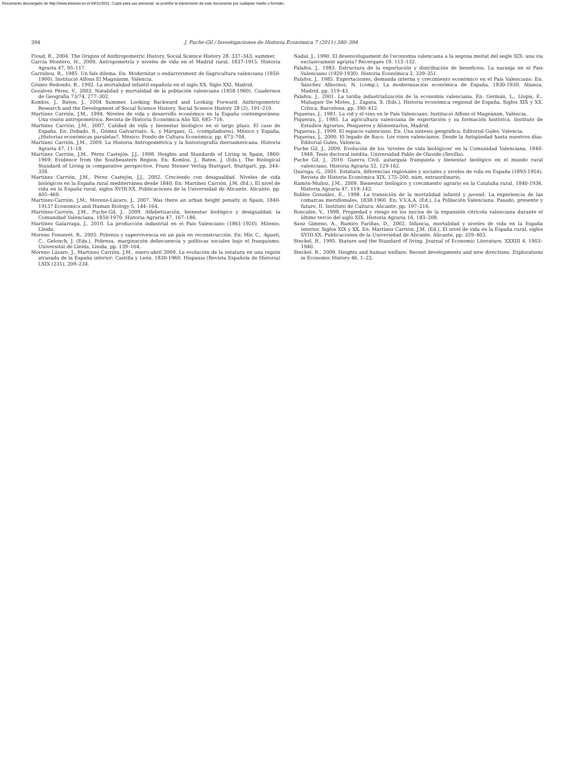Documento descargado de http://www.elsevier.es el 04/11/2011. Copia para uso personal, se prohíbe la transmisión de este documento por cualquier medio o formato.
394 J. Puche-Gil / Investigaciones de Historia Económica 7 (2011) 380–394
Floud, R., 2004. The Origins of Anthropometric History. Social Science History 28, 337–343, summer.
García Montero, H., 2009. Antropometría y niveles de vida en el Madrid rural, 1837-1915. Historia Agraria 47, 95–117.
Garrabou, R., 1985. Un fals dilema. En: Modernitat o endarreriment de lïagricultura valenciana (1850-1900). Institució Alfons El Magnànim, Valencia.
Gómez Redondo, R., 1992. La mortalidad infantil española en el siglo XX. Siglo XXI, Madrid.
Gozálvez Pérez, V., 2003. Natalidad y mortalidad de la población valenciana (1858-1960). Cuadernos de Geografía 73/74, 277–302.
Komlos, J., Baten, J., 2004 Summer. Looking Backward and Looking Forward. Anthropometric Research and the Development of Social Science History. Social Science History 28 (2), 191–210.
Martínez Carrión, J.M., 1994. Niveles de vida y desarrollo económico en la España contemporánea: Una visión antropométrica. Revista de Historia Económica Año XII, 685–716.
Martínez Carrión, J.M., 2007. Calidad de vida y bienestar biológico en el largo plazo. El caso de España. En: Dobado, R., Gómez Galvarriato, A., y Márquez, G., (compiladores), México y España, ¿Historias económicas paralelas?, México: Fondo de Cultura Económica, pp. 673–704.
Martínez Carrión, J.M., 2009. La Historia Antropométrica y la historiografía iberoamericana. Historia Agraria 47, 11–18.
Martínez Carrión, J.M., Pérez Castejón, J.J., 1998. Heights and Standards of Living in Spain, 1860-1969: Evidence from the Southeastern Region. En: Komlos, J., Baten, J. (Eds.), The Biological Standard of Living in comparative perspective. Franz Steiner Verlag Stuttgart, Stuttgart, pp. 344–358.
Martínez Carrión, J.M., Pérez Castejón, J.J., 2002. Creciendo con desigualdad. Niveles de vida biológicos en la España rural mediterránea desde 1840. En: Martínez Carrión, J.M. (Ed.), El nivel de vida en la España rural, siglos XVIII-XX. Publicaciones de la Universidad de Alicante, Alicante, pp. 405–460.
Martínez-Carrión, J.M., Moreno-Lázaro, J., 2007. Was there an urban height penalty in Spain, 1840-1913? Economics and Human Biology 5, 144–164.
Martínez-Carrión, J.M., Puche-Gil, J., 2009. Alfabetización, bienestar biológico y desigualdad: la Comunidad Valenciana, 1850-1970. Historia Agraria 47, 167–186.
Martínez Galarraga, J., 2010. La producción industrial en el País Valenciano (1861-1920). Milenio, Lleida.
Moreno Fonseret, R., 2005. Pobreza y supervivencia en un país en reconstrucción. En: Mir, C., Agustí, C., Gelonch, J. (Eds.), Pobreza, marginación delincuencia y políticas sociales bajo el franquismo. Universitat de Lleida, Lleida, pp. 139–164.
Moreno Lázaro, J., Martínez Carrión, J.M., enero-abril 2009. La evolución de la estatura en una región atrasada de la España interior: Castilla y León, 1830-1960. Hispania (Revista Española de Historia) LXIX (231), 209–234.
Nadal, J., 1990. El desenvolupament de l'economia valenciana a la segona meitat del segle XIX: una via exclusivament agrària? Recerques 19, 115–132.
Palafox, J., 1983. Estructura de la exportación y distribución de beneficios. La naranja en el País Valenciano (1920-1930). Historia Económica 2, 339–351.
Palafox, J., 1985. Exportaciones, demanda interna y crecimiento económico en el País Valenciano. En: Sánchez Albornoz, N. (comp.), La modernización económica de España, 1830-1930. Alianza, Madrid, pp. 319–43.
Palafox, J., 2001. La tardía industrialización de la economía valenciana. En: Germán, L., Llopis, E., Maluquer De Motes, J., Zapata, S. (Eds.), Historia económica regional de España. Siglos XIX y XX. Crítica, Barcelona, pp. 390–412.
Piqueras, J., 1981. La vid y el vino en le País Valenciano. Institució Alfons el Magnànim, València.
Piqueras, J., 1985. La agricultura valenciana de exportación y su formación histórica. Instituto de Estudios Agrarios, Pesqueros y Alimentarios, Madrid.
Piqueras, J., 1999. El espacio valenciano. En: Una síntesis geográfica. Editorial Gules, Valencia.
Piqueras, J., 2000. El legado de Baco. Los vinos valencianos. Desde la Antigüedad hasta nuestros días. Editorial Gules, Valencia.
Puche Gil, J., 2009. Evolución de los 'niveles de vida biológicos' en la Comunidad Valenciana, 1840-1948, Tesis doctoral inédita, Universidad Pablo de Olavide.(Sevilla).
Puche Gil, J., 2010. Guerra Civil, autarquía franquista y bienestar biológico en el mundo rural valenciano, Historia Agraria 52, 129-162.
Quiroga, G., 2001. Estatura, diferencias regionales y sociales y niveles de vida en España (1893-1954). Revista de Historia Económica XIX, 175–200, núm. extraordinario.
Ramón-Muñoz, J.M., 2009. Bienestar biológico y crecimiento agrario en la Cataluña rural, 1840-1936. Historia Agraria 47, 119–142.
Robles González, E., 1998. La transición de la mortalidad infantil y juvenil: La experiencia de las comarcas meridionales, 1838-1960. En: V.V.A.A. (Ed.), La Población Valenciana. Pasado, presente y futuro, II. Instituto de Cultura, Alicante, pp. 197–216.
Roncales, V., 1998. Propiedad y riesgo en los inicios de la expansión citrícola valenciana durante el último tercio del siglo XIX. Historia Agraria 16, 183–208.
Sanz Gimeno, A., Ramiro Fariñas, D., 2002. Infancia, mortalidad y niveles de vida en la España interior. Siglos XIX y XX. En: Martínez Carrión, J.M. (Ed.), El nivel de vida en la España rural, siglos XVIII-XX. Publicaciones de la Universidad de Alicante, Alicante, pp. 359–403.
Steckel, R., 1995. Stature and the Standard of living. Journal of Economic Literature, XXXIII 4, 1903–1940.
Steckel, R., 2009. Heights and human welfare: Recent developments and new directions. Explorations in Economic History 46, 1–23.